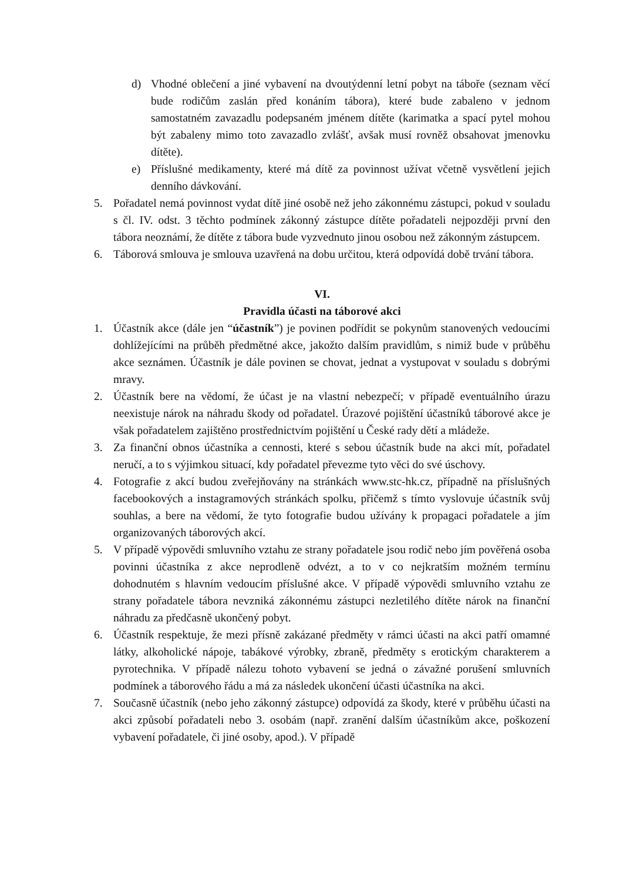d) Vhodné oblečení a jiné vybavení na dvoutýdenní letní pobyt na táboře (seznam věcí bude rodičům zaslán před konáním tábora), které bude zabaleno v jednom samostatném zavazadlu podepsaném jménem dítěte (karimatka a spací pytel mohou být zabaleny mimo toto zavazadlo zvlášť, avšak musí rovněž obsahovat jmenovku dítěte).
e) Příslušné medikamenty, které má dítě za povinnost užívat včetně vysvětlení jejich denního dávkování.
5. Pořadatel nemá povinnost vydat dítě jiné osobě než jeho zákonnému zástupci, pokud v souladu s čl. IV. odst. 3 těchto podmínek zákonný zástupce dítěte pořadateli nejpozději první den tábora neoznámí, že dítěte z tábora bude vyzvednuto jinou osobou než zákonným zástupcem.
6. Táborová smlouva je smlouva uzavřená na dobu určitou, která odpovídá době trvání tábora.
VI.
Pravidla účasti na táborové akci
1. Účastník akce (dále jen “účastník”) je povinen podřídit se pokynům stanovených vedoucími dohlížejícími na průběh předmětné akce, jakožto dalším pravidlům, s nimiž bude v průběhu akce seznámen. Účastník je dále povinen se chovat, jednat a vystupovat v souladu s dobrými mravy.
2. Účastník bere na vědomí, že účast je na vlastní nebezpečí; v případě eventuálního úrazu neexistuje nárok na náhradu škody od pořadatel. Úrazové pojištění účastníků táborové akce je však pořadatelem zajištěno prostřednictvím pojištění u České rady dětí a mládeže.
3. Za finanční obnos účastníka a cennosti, které s sebou účastník bude na akci mít, pořadatel neručí, a to s výjimkou situací, kdy pořadatel převezme tyto věci do své úschovy.
4. Fotografie z akcí budou zveřejňovány na stránkách www.stc-hk.cz, případně na příslušných facebookových a instagramových stránkách spolku, přičemž s tímto vyslovuje účastník svůj souhlas, a bere na vědomí, že tyto fotografie budou užívány k propagaci pořadatele a jím organizovaných táborových akcí.
5. V případě výpovědi smluvního vztahu ze strany pořadatele jsou rodič nebo jím pověřená osoba povinni účastníka z akce neprodleně odvézt, a to v co nejkratším možném termínu dohodnutém s hlavním vedoucím příslušné akce. V případě výpovědi smluvního vztahu ze strany pořadatele tábora nevzniká zákonnému zástupci nezletilého dítěte nárok na finanční náhradu za předčasně ukončený pobyt.
6. Účastník respektuje, že mezi přísně zakázané předměty v rámci účasti na akci patří omamné látky, alkoholické nápoje, tabákové výrobky, zbraně, předměty s erotickým charakterem a pyrotechnika. V případě nálezu tohoto vybavení se jedná o závažné porušení smluvních podmínek a táborového řádu a má za následek ukončení účasti účastníka na akci.
7. Současně účastník (nebo jeho zákonný zástupce) odpovídá za škody, které v průběhu účasti na akci způsobí pořadateli nebo 3. osobám (např. zranění dalším účastníkům akce, poškození vybavení pořadatele, či jiné osoby, apod.). V případě